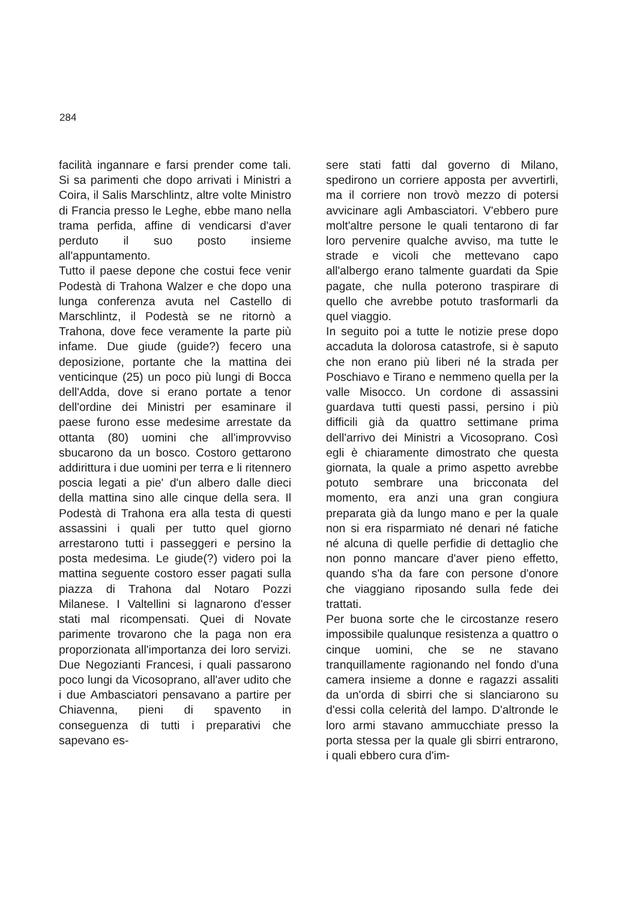284
facilità ingannare e farsi prender come tali. Si sa parimenti che dopo arrivati i Ministri a Coira, il Salis Marschlintz, altre volte Ministro di Francia presso le Leghe, ebbe mano nella trama perfida, affine di vendicarsi d'aver perduto il suo posto insieme all'appuntamento.
Tutto il paese depone che costui fece venir Podestà di Trahona Walzer e che dopo una lunga conferenza avuta nel Castello di Marschlintz, il Podestà se ne ritornò a Trahona, dove fece veramente la parte più infame. Due giude (guide?) fecero una deposizione, portante che la mattina dei venticinque (25) un poco più lungi di Bocca dell'Adda, dove si erano portate a tenor dell'ordine dei Ministri per esaminare il paese furono esse medesime arrestate da ottanta (80) uomini che all'improvviso sbucarono da un bosco. Costoro gettarono addirittura i due uomini per terra e li ritennero poscia legati a pie' d'un albero dalle dieci della mattina sino alle cinque della sera. Il Podestà di Trahona era alla testa di questi assassini i quali per tutto quel giorno arrestarono tutti i passeggeri e persino la posta medesima. Le giude(?) videro poi la mattina seguente costoro esser pagati sulla piazza di Trahona dal Notaro Pozzi Milanese. I Valtellini si lagnarono d'esser stati mal ricompensati. Quei di Novate parimente trovarono che la paga non era proporzionata all'importanza dei loro servizi. Due Negozianti Francesi, i quali passarono poco lungi da Vicosoprano, all'aver udito che i due Ambasciatori pensavano a partire per Chiavenna, pieni di spavento in conseguenza di tutti i preparativi che sapevano es-
sere stati fatti dal governo di Milano, spedirono un corriere apposta per avvertirli, ma il corriere non trovò mezzo di potersi avvicinare agli Ambasciatori. V'ebbero pure molt'altre persone le quali tentarono di far loro pervenire qualche avviso, ma tutte le strade e vicoli che mettevano capo all'albergo erano talmente guardati da Spie pagate, che nulla poterono traspirare di quello che avrebbe potuto trasformarli da quel viaggio.
In seguito poi a tutte le notizie prese dopo accaduta la dolorosa catastrofe, si è saputo che non erano più liberi né la strada per Poschiavo e Tirano e nemmeno quella per la valle Misocco. Un cordone di assassini guardava tutti questi passi, persino i più difficili già da quattro settimane prima dell'arrivo dei Ministri a Vicosoprano. Così egli è chiaramente dimostrato che questa giornata, la quale a primo aspetto avrebbe potuto sembrare una bricconata del momento, era anzi una gran congiura preparata già da lungo mano e per la quale non si era risparmiato né denari né fatiche né alcuna di quelle perfidie di dettaglio che non ponno mancare d'aver pieno effetto, quando s'ha da fare con persone d'onore che viaggiano riposando sulla fede dei trattati.
Per buona sorte che le circostanze resero impossibile qualunque resistenza a quattro o cinque uomini, che se ne stavano tranquillamente ragionando nel fondo d'una camera insieme a donne e ragazzi assaliti da un'orda di sbirri che si slanciarono su d'essi colla celerità del lampo. D'altronde le loro armi stavano ammucchiate presso la porta stessa per la quale gli sbirri entrarono, i quali ebbero cura d'im-